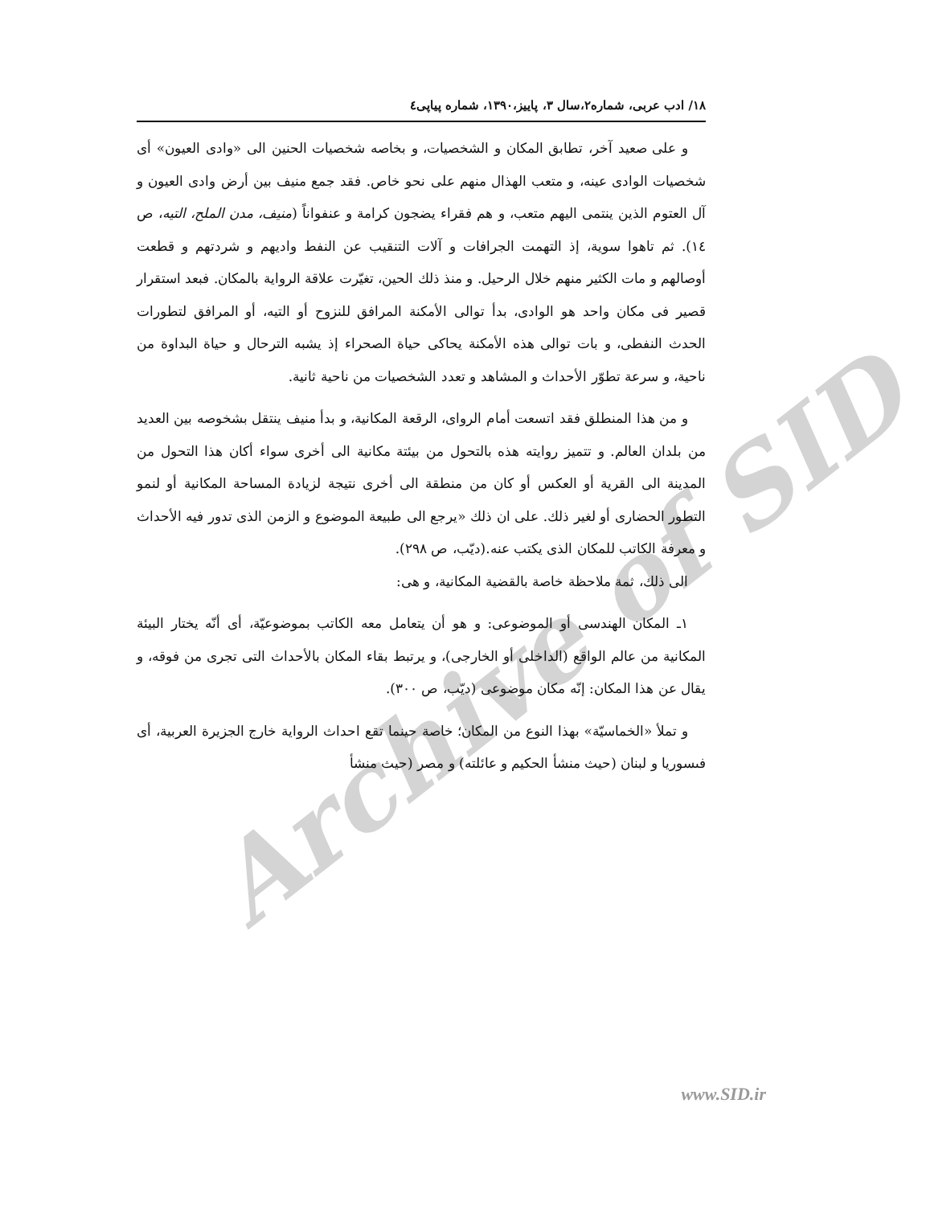Archive of SID
۱۸/ ادب عربی، شماره۲،سال ۳، پاییز،۱۳۹۰، شماره پیاپی٤
و على صعيد آخر، تطابق المكان و الشخصيات، و بخاصه شخصيات الحنين الى «وادى العيون» أى شخصيات الوادى عينه، و متعب الهذال منهم على نحو خاص. فقد جمع منيف بين أرض وادى العيون و آل العتوم الذين ينتمى اليهم متعب، و هم فقراء يضجون كرامة و عنفواناً (منيف، مدن الملح، التيه، ص ١٤). ثم تاهوا سوية، إذ التهمت الجرافات و آلات التنقيب عن النفط واديهم و شردتهم و قطعت أوصالهم و مات الكثير منهم خلال الرحيل. و منذ ذلك الحين، تغيّرت علاقة الرواية بالمكان. فبعد استقرار قصير فى مكان واحد هو الوادى، بدأ توالى الأمكنة المرافق للنزوح أو التيه، أو المرافق لتطورات الحدث النفطى، و بات توالى هذه الأمكنة يحاكى حياة الصحراء إذ يشبه الترحال و حياة البداوة من ناحية، و سرعة تطوّر الأحداث و المشاهد و تعدد الشخصيات من ناحية ثانية.
و من هذا المنطلق فقد اتسعت أمام الرواى، الرقعة المكانية، و بدأ منيف ينتقل بشخوصه بين العديد من بلدان العالم. و تتميز روايته هذه بالتحول من بيئتة مكانية الى أخرى سواء أكان هذا التحول من المدينة الى القرية أو العكس أو كان من منطقة الى أخرى نتيجة لزيادة المساحة المكانية أو لنمو التطور الحضارى أو لغير ذلك. على ان ذلك «يرجع الى طبيعة الموضوع و الزمن الذى تدور فيه الأحداث و معرفة الكاتب للمكان الذى يكتب عنه.(ديّب، ص ٢٩٨).
الى ذلك، ثمة ملاحظة خاصة بالقضية المكانية، و هى:
١ـ المكان الهندسى أو الموضوعى: و هو أن يتعامل معه الكاتب بموضوعيّة، أى أنّه يختار البيئة المكانية من عالم الواقع (الداخلى أو الخارجى)، و يرتبط بقاء المكان بالأحداث التى تجرى من فوقه، و يقال عن هذا المكان: إنّه مكان موضوعى (ديّب، ص ٣٠٠).
و تملأ «الخماسيّة» بهذا النوع من المكان؛ خاصة حينما تقع احداث الرواية خارج الجزيرة العربية، أى فىسوريا و لبنان (حيث منشأ الحكيم و عائلته) و مصر (حيث منشأ
www.SID.ir